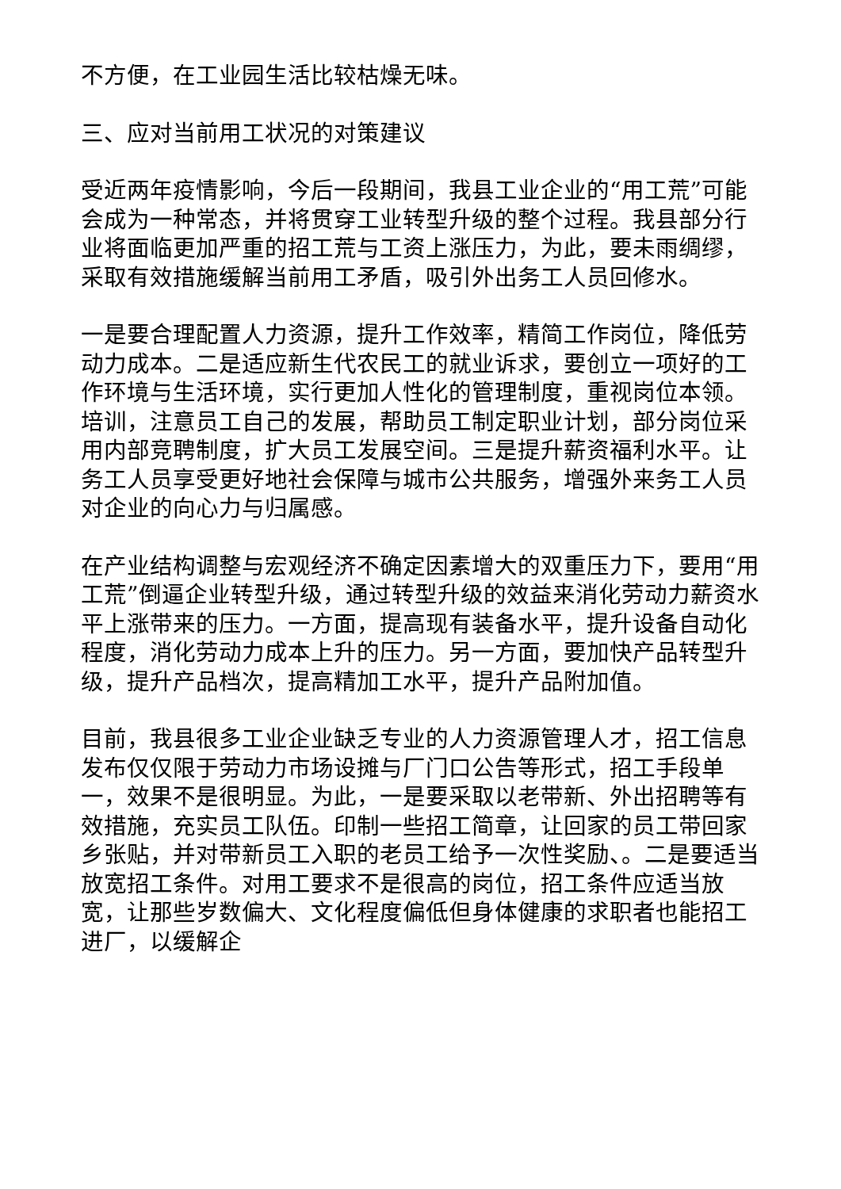不方便，在工业园生活比较枯燥无味。
三、应对当前用工状况的对策建议
受近两年疫情影响，今后一段期间，我县工业企业的“用工荒”可能会成为一种常态，并将贯穿工业转型升级的整个过程。我县部分行业将面临更加严重的招工荒与工资上涨压力，为此，要未雨绸缪，采取有效措施缓解当前用工矛盾，吸引外出务工人员回修水。
一是要合理配置人力资源，提升工作效率，精简工作岗位，降低劳动力成本。二是适应新生代农民工的就业诉求，要创立一项好的工作环境与生活环境，实行更加人性化的管理制度，重视岗位本领。培训，注意员工自己的发展，帮助员工制定职业计划，部分岗位采用内部竞聘制度，扩大员工发展空间。三是提升薪资福利水平。让务工人员享受更好地社会保障与城市公共服务，增强外来务工人员对企业的向心力与归属感。
在产业结构调整与宏观经济不确定因素增大的双重压力下，要用“用工荒”倒逼企业转型升级，通过转型升级的效益来消化劳动力薪资水平上涨带来的压力。一方面，提高现有装备水平，提升设备自动化程度，消化劳动力成本上升的压力。另一方面，要加快产品转型升级，提升产品档次，提高精加工水平，提升产品附加值。
目前，我县很多工业企业缺乏专业的人力资源管理人才，招工信息发布仅仅限于劳动力市场设摊与厂门口公告等形式，招工手段单一，效果不是很明显。为此，一是要采取以老带新、外出招聘等有效措施，充实员工队伍。印制一些招工简章，让回家的员工带回家乡张贴，并对带新员工入职的老员工给予一次性奖励、。二是要适当放宽招工条件。对用工要求不是很高的岗位，招工条件应适当放宽，让那些岁数偏大、文化程度偏低但身体健康的求职者也能招工进厂，以缓解企